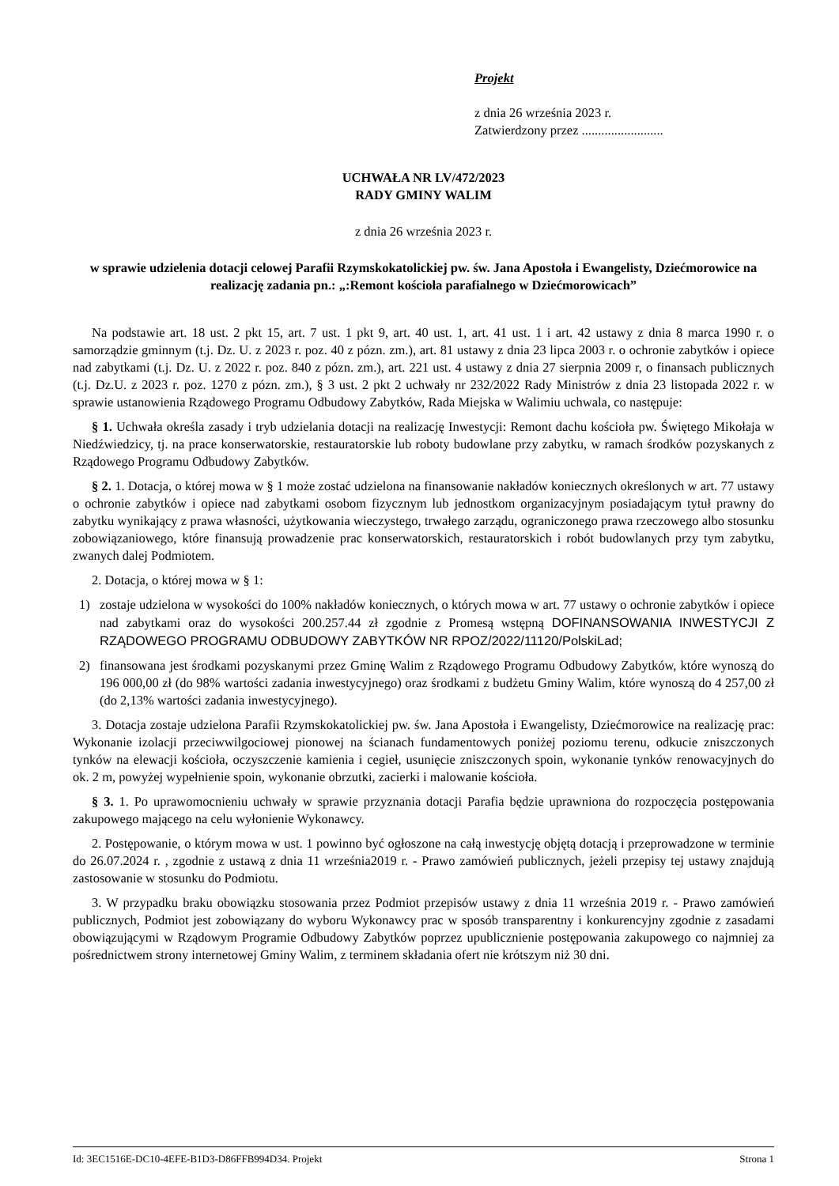Projekt
z dnia 26 września 2023 r.
Zatwierdzony przez .........................
UCHWAŁA NR LV/472/2023
RADY GMINY WALIM
z dnia 26 września 2023 r.
w sprawie udzielenia dotacji celowej Parafii Rzymskokatolickiej pw. św. Jana Apostoła i Ewangelisty, Dziećmorowice na realizację zadania pn.: „:Remont kościoła parafialnego w Dziećmorowicach”
Na podstawie art. 18 ust. 2 pkt 15, art. 7 ust. 1 pkt 9, art. 40 ust. 1, art. 41 ust. 1 i art. 42 ustawy z dnia 8 marca 1990 r. o samorządzie gminnym (t.j. Dz. U. z 2023 r. poz. 40 z pózn. zm.), art. 81 ustawy z dnia 23 lipca 2003 r. o ochronie zabytków i opiece nad zabytkami (t.j. Dz. U. z 2022 r. poz. 840 z pózn. zm.), art. 221 ust. 4 ustawy z dnia 27 sierpnia 2009 r, o finansach publicznych (t.j. Dz.U. z 2023 r. poz. 1270 z pózn. zm.), § 3 ust. 2 pkt 2 uchwały nr 232/2022 Rady Ministrów z dnia 23 listopada 2022 r. w sprawie ustanowienia Rządowego Programu Odbudowy Zabytków, Rada Miejska w Walimiu uchwala, co następuje:
§ 1. Uchwała określa zasady i tryb udzielania dotacji na realizację Inwestycji: Remont dachu kościoła pw. Świętego Mikołaja w Niedźwiedzicy, tj. na prace konserwatorskie, restauratorskie lub roboty budowlane przy zabytku, w ramach środków pozyskanych z Rządowego Programu Odbudowy Zabytków.
§ 2. 1. Dotacja, o której mowa w § 1 może zostać udzielona na finansowanie nakładów koniecznych określonych w art. 77 ustawy o ochronie zabytków i opiece nad zabytkami osobom fizycznym lub jednostkom organizacyjnym posiadającym tytuł prawny do zabytku wynikający z prawa własności, użytkowania wieczystego, trwałego zarządu, ograniczonego prawa rzeczowego albo stosunku zobowiązaniowego, które finansują prowadzenie prac konserwatorskich, restauratorskich i robót budowlanych przy tym zabytku, zwanych dalej Podmiotem.
2. Dotacja, o której mowa w § 1:
1) zostaje udzielona w wysokości do 100% nakładów koniecznych, o których mowa w art. 77 ustawy o ochronie zabytków i opiece nad zabytkami oraz do wysokości 200.257.44 zł zgodnie z Promesą wstępną DOFINANSOWANIA INWESTYCJI Z RZĄDOWEGO PROGRAMU ODBUDOWY ZABYTKÓW NR RPOZ/2022/11120/PolskiLad;
2) finansowana jest środkami pozyskanymi przez Gminę Walim z Rządowego Programu Odbudowy Zabytków, które wynoszą do 196 000,00 zł (do 98% wartości zadania inwestycyjnego) oraz środkami z budżetu Gminy Walim, które wynoszą do 4 257,00 zł (do 2,13% wartości zadania inwestycyjnego).
3. Dotacja zostaje udzielona Parafii Rzymskokatolickiej pw. św. Jana Apostoła i Ewangelisty, Dziećmorowice na realizację prac: Wykonanie izolacji przeciwwilgociowej pionowej na ścianach fundamentowych poniżej poziomu terenu, odkucie zniszczonych tynków na elewacji kościoła, oczyszczenie kamienia i cegieł, usunięcie zniszczonych spoin, wykonanie tynków renowacyjnych do ok. 2 m, powyżej wypełnienie spoin, wykonanie obrzutki, zacierki i malowanie kościoła.
§ 3. 1. Po uprawomocnieniu uchwały w sprawie przyznania dotacji Parafia będzie uprawniona do rozpoczęcia postępowania zakupowego mającego na celu wyłonienie Wykonawcy.
2. Postępowanie, o którym mowa w ust. 1 powinno być ogłoszone na całą inwestycję objętą dotacją i przeprowadzone w terminie do 26.07.2024 r. , zgodnie z ustawą z dnia 11 września2019 r. - Prawo zamówień publicznych, jeżeli przepisy tej ustawy znajdują zastosowanie w stosunku do Podmiotu.
3. W przypadku braku obowiązku stosowania przez Podmiot przepisów ustawy z dnia 11 września 2019 r. - Prawo zamówień publicznych, Podmiot jest zobowiązany do wyboru Wykonawcy prac w sposób transparentny i konkurencyjny zgodnie z zasadami obowiązującymi w Rządowym Programie Odbudowy Zabytków poprzez upublicznienie postępowania zakupowego co najmniej za pośrednictwem strony internetowej Gminy Walim, z terminem składania ofert nie krótszym niż 30 dni.
Id: 3EC1516E-DC10-4EFE-B1D3-D86FFB994D34. Projekt Strona 1